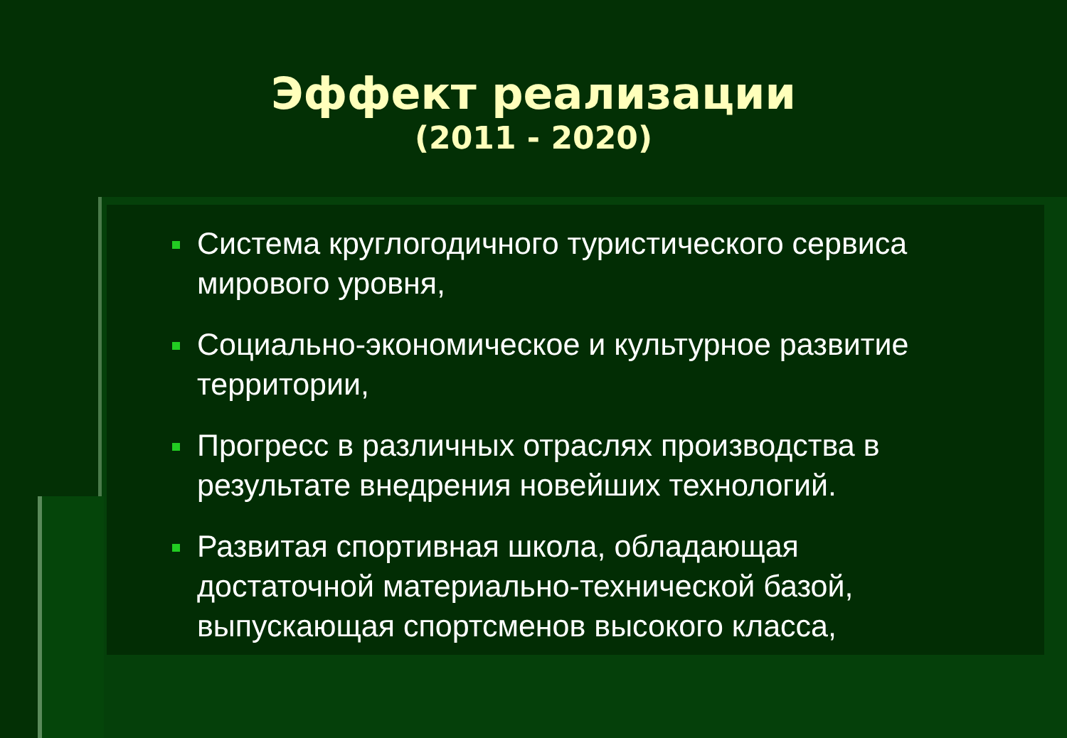Эффект реализации
(2011 - 2020)
Система круглогодичного туристического сервиса мирового уровня,
Социально-экономическое и культурное развитие территории,
Прогресс в различных отраслях производства в результате внедрения новейших технологий.
Развитая спортивная школа, обладающая достаточной материально-технической базой, выпускающая спортсменов высокого класса,